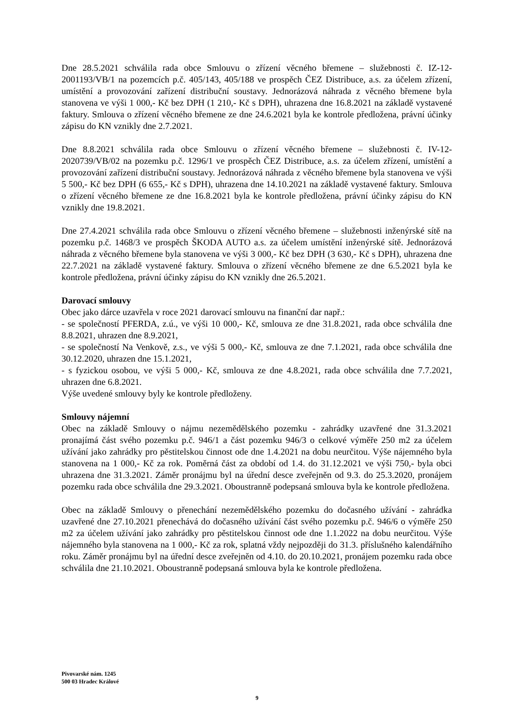Dne 28.5.2021 schválila rada obce Smlouvu o zřízení věcného břemene – služebnosti č. IZ-12-2001193/VB/1 na pozemcích p.č. 405/143, 405/188 ve prospěch ČEZ Distribuce, a.s. za účelem zřízení, umístění a provozování zařízení distribuční soustavy. Jednorázová náhrada z věcného břemene byla stanovena ve výši 1 000,- Kč bez DPH (1 210,- Kč s DPH), uhrazena dne 16.8.2021 na základě vystavené faktury. Smlouva o zřízení věcného břemene ze dne 24.6.2021 byla ke kontrole předložena, právní účinky zápisu do KN vznikly dne 2.7.2021.
Dne 8.8.2021 schválila rada obce Smlouvu o zřízení věcného břemene – služebnosti č. IV-12-2020739/VB/02 na pozemku p.č. 1296/1 ve prospěch ČEZ Distribuce, a.s. za účelem zřízení, umístění a provozování zařízení distribuční soustavy. Jednorázová náhrada z věcného břemene byla stanovena ve výši 5 500,- Kč bez DPH (6 655,- Kč s DPH), uhrazena dne 14.10.2021 na základě vystavené faktury. Smlouva o zřízení věcného břemene ze dne 16.8.2021 byla ke kontrole předložena, právní účinky zápisu do KN vznikly dne 19.8.2021.
Dne 27.4.2021 schválila rada obce Smlouvu o zřízení věcného břemene – služebnosti inženýrské sítě na pozemku p.č. 1468/3 ve prospěch ŠKODA AUTO a.s. za účelem umístění inženýrské sítě. Jednorázová náhrada z věcného břemene byla stanovena ve výši 3 000,- Kč bez DPH (3 630,- Kč s DPH), uhrazena dne 22.7.2021 na základě vystavené faktury. Smlouva o zřízení věcného břemene ze dne 6.5.2021 byla ke kontrole předložena, právní účinky zápisu do KN vznikly dne 26.5.2021.
Darovací smlouvy
Obec jako dárce uzavřela v roce 2021 darovací smlouvu na finanční dar např.:
- se společností PFERDA, z.ú., ve výši 10 000,- Kč, smlouva ze dne 31.8.2021, rada obce schválila dne 8.8.2021, uhrazen dne 8.9.2021,
- se společností Na Venkově, z.s., ve výši 5 000,- Kč, smlouva ze dne 7.1.2021, rada obce schválila dne 30.12.2020, uhrazen dne 15.1.2021,
- s fyzickou osobou, ve výši 5 000,- Kč, smlouva ze dne 4.8.2021, rada obce schválila dne 7.7.2021, uhrazen dne 6.8.2021.
Výše uvedené smlouvy byly ke kontrole předloženy.
Smlouvy nájemní
Obec na základě Smlouvy o nájmu nezemědělského pozemku - zahrádky uzavřené dne 31.3.2021 pronajímá část svého pozemku p.č. 946/1 a část pozemku 946/3 o celkové výměře 250 m2 za účelem užívání jako zahrádky pro pěstitelskou činnost ode dne 1.4.2021 na dobu neurčitou. Výše nájemného byla stanovena na 1 000,- Kč za rok. Poměrná část za období od 1.4. do 31.12.2021 ve výši 750,- byla obci uhrazena dne 31.3.2021. Záměr pronájmu byl na úřední desce zveřejněn od 9.3. do 25.3.2020, pronájem pozemku rada obce schválila dne 29.3.2021. Oboustranně podepsaná smlouva byla ke kontrole předložena.
Obec na základě Smlouvy o přenechání nezemědělského pozemku do dočasného užívání - zahrádka uzavřené dne 27.10.2021 přenechává do dočasného užívání část svého pozemku p.č. 946/6 o výměře 250 m2 za účelem užívání jako zahrádky pro pěstitelskou činnost ode dne 1.1.2022 na dobu neurčitou. Výše nájemného byla stanovena na 1 000,- Kč za rok, splatná vždy nejpozději do 31.3. příslušného kalendářního roku. Záměr pronájmu byl na úřední desce zveřejněn od 4.10. do 20.10.2021, pronájem pozemku rada obce schválila dne 21.10.2021. Oboustranně podepsaná smlouva byla ke kontrole předložena.
Pivovarské nám. 1245
500 03 Hradec Králové
9